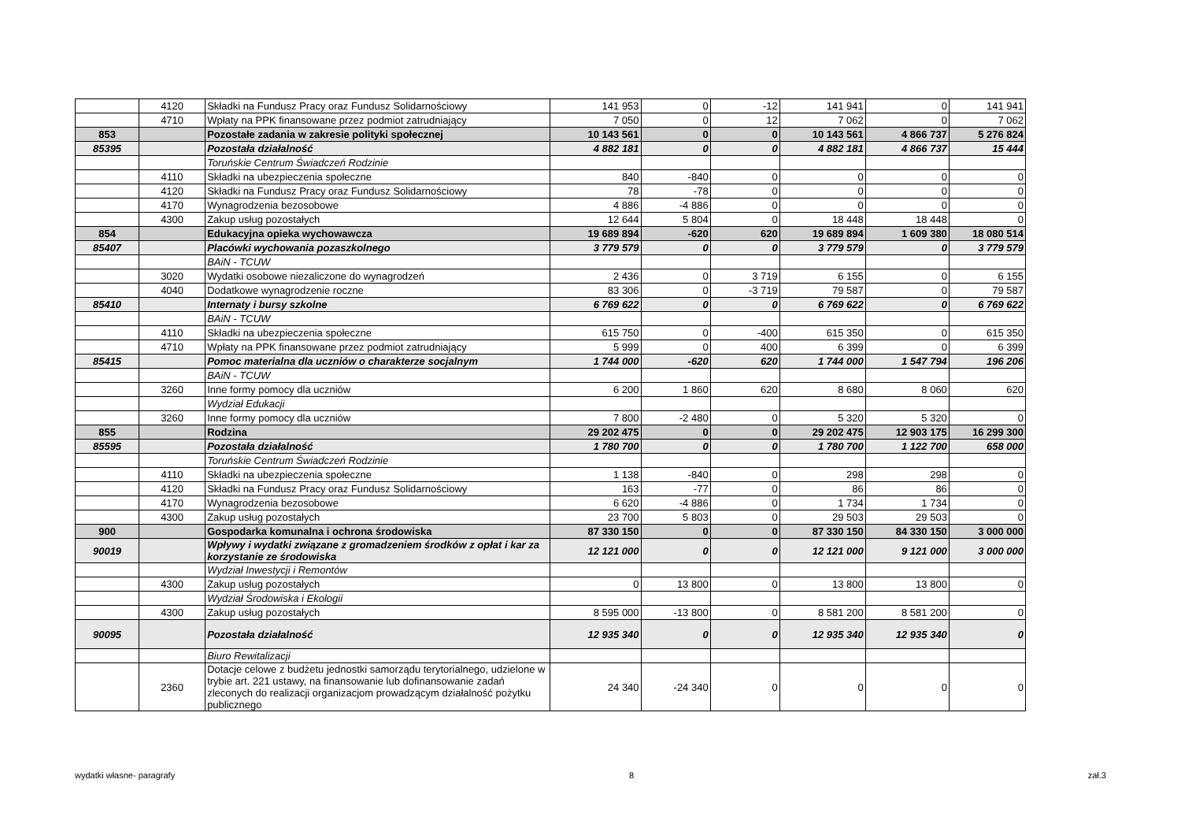| | 4120 | Składki na Fundusz Pracy oraz Fundusz Solidarnościowy | 141 953 | 0 | -12 | 141 941 | 0 | 141 941 |
| | 4710 | Wpłaty na PPK finansowane przez podmiot zatrudniający | 7 050 | 0 | 12 | 7 062 | 0 | 7 062 |
| 853 | | Pozostałe zadania w zakresie polityki społecznej | 10 143 561 | 0 | 0 | 10 143 561 | 4 866 737 | 5 276 824 |
| 85395 | | Pozostała działalność | 4 882 181 | 0 | 0 | 4 882 181 | 4 866 737 | 15 444 |
| | | Toruńskie Centrum Świadczeń Rodzinie | | | | | | |
| | 4110 | Składki na ubezpieczenia społeczne | 840 | -840 | 0 | 0 | 0 | 0 |
| | 4120 | Składki na Fundusz Pracy oraz Fundusz Solidarnościowy | 78 | -78 | 0 | 0 | 0 | 0 |
| | 4170 | Wynagrodzenia bezosobowe | 4 886 | -4 886 | 0 | 0 | 0 | 0 |
| | 4300 | Zakup usług pozostałych | 12 644 | 5 804 | 0 | 18 448 | 18 448 | 0 |
| 854 | | Edukacyjna opieka wychowawcza | 19 689 894 | -620 | 620 | 19 689 894 | 1 609 380 | 18 080 514 |
| 85407 | | Placówki wychowania pozaszkolnego | 3 779 579 | 0 | 0 | 3 779 579 | 0 | 3 779 579 |
| | | BAiN - TCUW | | | | | | |
| | 3020 | Wydatki osobowe niezaliczone do wynagrodzeń | 2 436 | 0 | 3 719 | 6 155 | 0 | 6 155 |
| | 4040 | Dodatkowe wynagrodzenie roczne | 83 306 | 0 | -3 719 | 79 587 | 0 | 79 587 |
| 85410 | | Internaty i bursy szkolne | 6 769 622 | 0 | 0 | 6 769 622 | 0 | 6 769 622 |
| | | BAiN - TCUW | | | | | | |
| | 4110 | Składki na ubezpieczenia społeczne | 615 750 | 0 | -400 | 615 350 | 0 | 615 350 |
| | 4710 | Wpłaty na PPK finansowane przez podmiot zatrudniający | 5 999 | 0 | 400 | 6 399 | 0 | 6 399 |
| 85415 | | Pomoc materialna dla uczniów o charakterze socjalnym | 1 744 000 | -620 | 620 | 1 744 000 | 1 547 794 | 196 206 |
| | | BAiN - TCUW | | | | | | |
| | 3260 | Inne formy pomocy dla uczniów | 6 200 | 1 860 | 620 | 8 680 | 8 060 | 620 |
| | | Wydział Edukacji | | | | | | |
| | 3260 | Inne formy pomocy dla uczniów | 7 800 | -2 480 | 0 | 5 320 | 5 320 | 0 |
| 855 | | Rodzina | 29 202 475 | 0 | 0 | 29 202 475 | 12 903 175 | 16 299 300 |
| 85595 | | Pozostała działalność | 1 780 700 | 0 | 0 | 1 780 700 | 1 122 700 | 658 000 |
| | | Toruńskie Centrum Świadczeń Rodzinie | | | | | | |
| | 4110 | Składki na ubezpieczenia społeczne | 1 138 | -840 | 0 | 298 | 298 | 0 |
| | 4120 | Składki na Fundusz Pracy oraz Fundusz Solidarnościowy | 163 | -77 | 0 | 86 | 86 | 0 |
| | 4170 | Wynagrodzenia bezosobowe | 6 620 | -4 886 | 0 | 1 734 | 1 734 | 0 |
| | 4300 | Zakup usług pozostałych | 23 700 | 5 803 | 0 | 29 503 | 29 503 | 0 |
| 900 | | Gospodarka komunalna i ochrona środowiska | 87 330 150 | 0 | 0 | 87 330 150 | 84 330 150 | 3 000 000 |
| 90019 | | Wpływy i wydatki związane z gromadzeniem środków z opłat i kar za korzystanie ze środowiska | 12 121 000 | 0 | 0 | 12 121 000 | 9 121 000 | 3 000 000 |
| | | Wydział Inwestycji i Remontów | | | | | | |
| | 4300 | Zakup usług pozostałych | 0 | 13 800 | 0 | 13 800 | 13 800 | 0 |
| | | Wydział Środowiska i Ekologii | | | | | | |
| | 4300 | Zakup usług pozostałych | 8 595 000 | -13 800 | 0 | 8 581 200 | 8 581 200 | 0 |
| 90095 | | Pozostała działalność | 12 935 340 | 0 | 0 | 12 935 340 | 12 935 340 | 0 |
| | | Biuro Rewitalizacji | | | | | | |
| | 2360 | Dotacje celowe z budżetu jednostki samorządu terytorialnego, udzielone w trybie art. 221 ustawy, na finansowanie lub dofinansowanie zadań zleconych do realizacji organizacjom prowadzącym działalność pożytku publicznego | 24 340 | -24 340 | 0 | 0 | 0 | 0 |
wydatki własne- paragrafy 8 zał.3